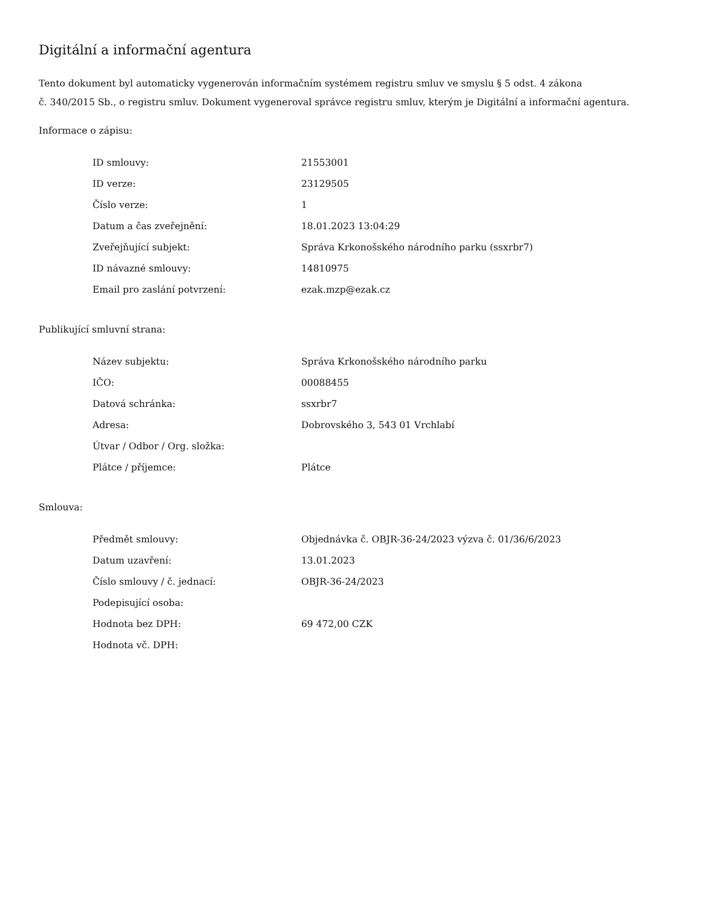Digitální a informační agentura
Tento dokument byl automaticky vygenerován informačním systémem registru smluv ve smyslu § 5 odst. 4 zákona
č. 340/2015 Sb., o registru smluv. Dokument vygeneroval správce registru smluv, kterým je Digitální a informační agentura.
Informace o zápisu:
| ID smlouvy: | 21553001 |
| ID verze: | 23129505 |
| Číslo verze: | 1 |
| Datum a čas zveřejnění: | 18.01.2023 13:04:29 |
| Zveřejňující subjekt: | Správa Krkonošského národního parku (ssxrbr7) |
| ID návazné smlouvy: | 14810975 |
| Email pro zaslání potvrzení: | ezak.mzp@ezak.cz |
Publikující smluvní strana:
| Název subjektu: | Správa Krkonošského národního parku |
| IČO: | 00088455 |
| Datová schránka: | ssxrbr7 |
| Adresa: | Dobrovského 3, 543 01 Vrchlabí |
| Útvar / Odbor / Org. složka: | |
| Plátce / příjemce: | Plátce |
Smlouva:
| Předmět smlouvy: | Objednávka č. OBJR-36-24/2023 výzva č. 01/36/6/2023 |
| Datum uzavření: | 13.01.2023 |
| Číslo smlouvy / č. jednací: | OBJR-36-24/2023 |
| Podepisující osoba: | |
| Hodnota bez DPH: | 69 472,00 CZK |
| Hodnota vč. DPH: | |